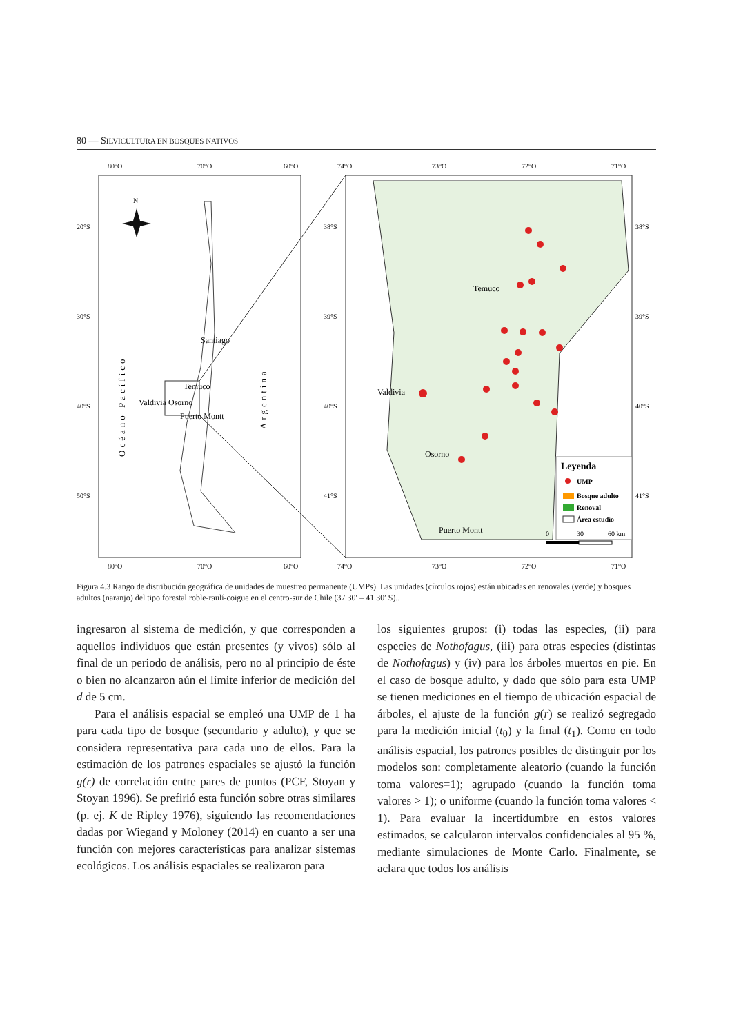80 — SILVICULTURA EN BOSQUES NATIVOS
80°O
70°O
60°O
80°O
70°O
60°O
20°S
30°S
40°S
50°S
Santiago
Temuco
Valdivia Osorno
Puerto Montt
Océano Pacífico
Argentina
N
74°O
73°O
72°O
71°O
74°O
73°O
72°O
71°O
38°S
39°S
40°S
41°S
38°S
39°S
40°S
41°S
Temuco
Valdivia
Osorno
Puerto Montt
Leyenda
UMP
Bosque adulto
Renoval
Área estudio
0
30
60 km
Figura 4.3 Rango de distribución geográfica de unidades de muestreo permanente (UMPs). Las unidades (círculos rojos) están ubicadas en renovales (verde) y bosques adultos (naranjo) del tipo forestal roble-raulí-coigue en el centro-sur de Chile (37 30′ – 41 30′ S)..
ingresaron al sistema de medición, y que corresponden a aquellos individuos que están presentes (y vivos) sólo al final de un periodo de análisis, pero no al principio de éste o bien no alcanzaron aún el límite inferior de medición del d de 5 cm.
Para el análisis espacial se empleó una UMP de 1 ha para cada tipo de bosque (secundario y adulto), y que se considera representativa para cada uno de ellos. Para la estimación de los patrones espaciales se ajustó la función g(r) de correlación entre pares de puntos (PCF, Stoyan y Stoyan 1996). Se prefirió esta función sobre otras similares (p. ej. K de Ripley 1976), siguiendo las recomendaciones dadas por Wiegand y Moloney (2014) en cuanto a ser una función con mejores características para analizar sistemas ecológicos. Los análisis espaciales se realizaron para
los siguientes grupos: (i) todas las especies, (ii) para especies de Nothofagus, (iii) para otras especies (distintas de Nothofagus) y (iv) para los árboles muertos en pie. En el caso de bosque adulto, y dado que sólo para esta UMP se tienen mediciones en el tiempo de ubicación espacial de árboles, el ajuste de la función g(r) se realizó segregado para la medición inicial (t<sub>0</sub>) y la final (t<sub>1</sub>). Como en todo análisis espacial, los patrones posibles de distinguir por los modelos son: completamente aleatorio (cuando la función toma valores=1); agrupado (cuando la función toma valores > 1); o uniforme (cuando la función toma valores < 1). Para evaluar la incertidumbre en estos valores estimados, se calcularon intervalos confidenciales al 95 %, mediante simulaciones de Monte Carlo. Finalmente, se aclara que todos los análisis